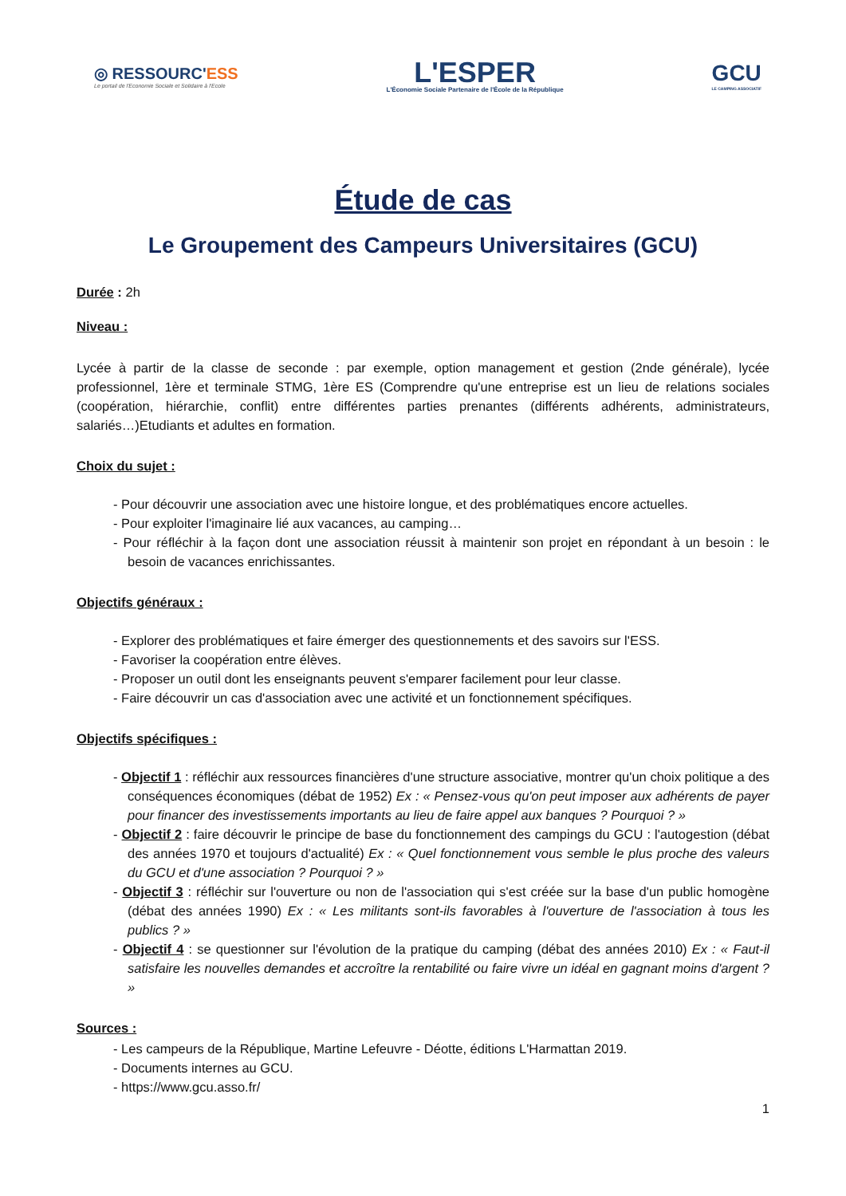◎ RESSOURC'ESS
Le portail de l'Economie Sociale et Solidaire à l'Ecole
L'ESPER
L'Économie Sociale Partenaire de l'École de la République
GCU
LE CAMPING ASSOCIATIF
Étude de cas
Le Groupement des Campeurs Universitaires (GCU)
Durée : 2h
Niveau :
Lycée à partir de la classe de seconde : par exemple, option management et gestion (2nde générale), lycée professionnel, 1ère et terminale STMG, 1ère ES (Comprendre qu'une entreprise est un lieu de relations sociales (coopération, hiérarchie, conflit) entre différentes parties prenantes (différents adhérents, administrateurs, salariés…)Etudiants et adultes en formation.
Choix du sujet :
- Pour découvrir une association avec une histoire longue, et des problématiques encore actuelles.
- Pour exploiter l'imaginaire lié aux vacances, au camping…
- Pour réfléchir à la façon dont une association réussit à maintenir son projet en répondant à un besoin : le besoin de vacances enrichissantes.
Objectifs généraux :
- Explorer des problématiques et faire émerger des questionnements et des savoirs sur l'ESS.
- Favoriser la coopération entre élèves.
- Proposer un outil dont les enseignants peuvent s'emparer facilement pour leur classe.
- Faire découvrir un cas d'association avec une activité et un fonctionnement spécifiques.
Objectifs spécifiques :
- Objectif 1 : réfléchir aux ressources financières d'une structure associative, montrer qu'un choix politique a des conséquences économiques (débat de 1952) Ex : « Pensez-vous qu'on peut imposer aux adhérents de payer pour financer des investissements importants au lieu de faire appel aux banques ? Pourquoi ? »
- Objectif 2 : faire découvrir le principe de base du fonctionnement des campings du GCU : l'autogestion (débat des années 1970 et toujours d'actualité) Ex : « Quel fonctionnement vous semble le plus proche des valeurs du GCU et d'une association ? Pourquoi ? »
- Objectif 3 : réfléchir sur l'ouverture ou non de l'association qui s'est créée sur la base d'un public homogène (débat des années 1990) Ex : « Les militants sont-ils favorables à l'ouverture de l'association à tous les publics ? »
- Objectif 4 : se questionner sur l'évolution de la pratique du camping (débat des années 2010) Ex : « Faut-il satisfaire les nouvelles demandes et accroître la rentabilité ou faire vivre un idéal en gagnant moins d'argent ? »
Sources :
- Les campeurs de la République, Martine Lefeuvre - Déotte, éditions L'Harmattan 2019.
- Documents internes au GCU.
- https://www.gcu.asso.fr/
1